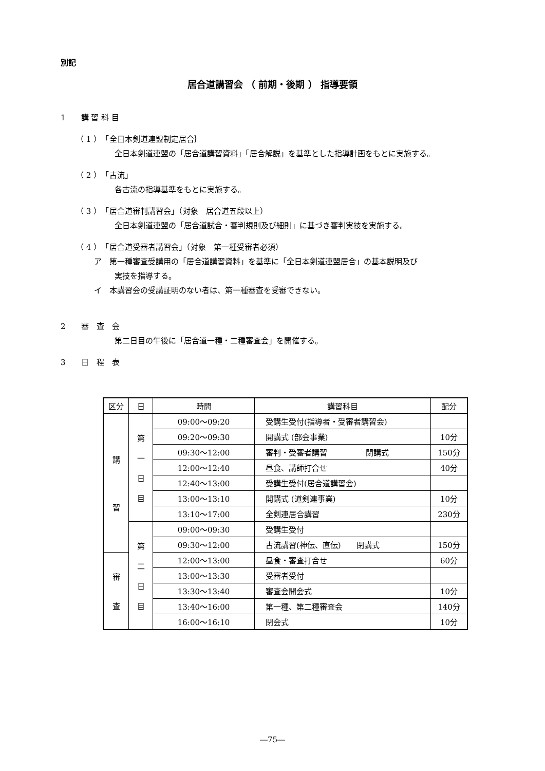別記
居合道講習会 （ 前期・後期 ） 指導要領
1　　講 習 科 目
（ 1 ）　「全日本剣道連盟制定居合｝
全日本剣道連盟の「居合道講習資料」「居合解説」を基準とした指導計画をもとに実施する。
（ 2 ）　「古流」
各古流の指導基準をもとに実施する。
（ 3 ）　「居合道審判講習会」（対象　居合道五段以上）
全日本剣道連盟の「居合道試合・審判規則及び細則」に基づき審判実技を実施する。
（ 4 ）　「居合道受審者講習会」（対象　第一種受審者必須）
ア　第一種審査受講用の「居合道講習資料」を基準に「全日本剣道連盟居合」の基本説明及び
実技を指導する。
イ　本講習会の受講証明のない者は、第一種審査を受審できない。
2　　審　査　会
第二日目の午後に「居合道一種・二種審査会」を開催する。
3　　日　程　表
| 区分 | 日 | 時間 | 講習科目 | 配分 |
| --- | --- | --- | --- | --- |
| 講 習 | 第 一 日 目 | 09:00～09:20 | 受講生受付(指導者・受審者講習会) | |
| | | 09:20～09:30 | 開講式 (部会事業) | 10分 |
| | | 09:30～12:00 | 審判・受審者講習 閉講式 | 150分 |
| | | 12:00～12:40 | 昼食、講師打合せ | 40分 |
| | | 12:40～13:00 | 受講生受付(居合道講習会) | |
| | | 13:00～13:10 | 開講式 (道剣連事業) | 10分 |
| | | 13:10～17:00 | 全剣連居合講習 | 230分 |
| | 第 二 日 目 | 09:00～09:30 | 受講生受付 | |
| | | 09:30～12:00 | 古流講習(神伝、直伝) 閉講式 | 150分 |
| 審 査 | | 12:00～13:00 | 昼食・審査打合せ | 60分 |
| | | 13:00～13:30 | 受審者受付 | |
| | | 13:30～13:40 | 審査会開会式 | 10分 |
| | | 13:40～16:00 | 第一種、第二種審査会 | 140分 |
| | | 16:00～16:10 | 閉会式 | 10分 |
―75―